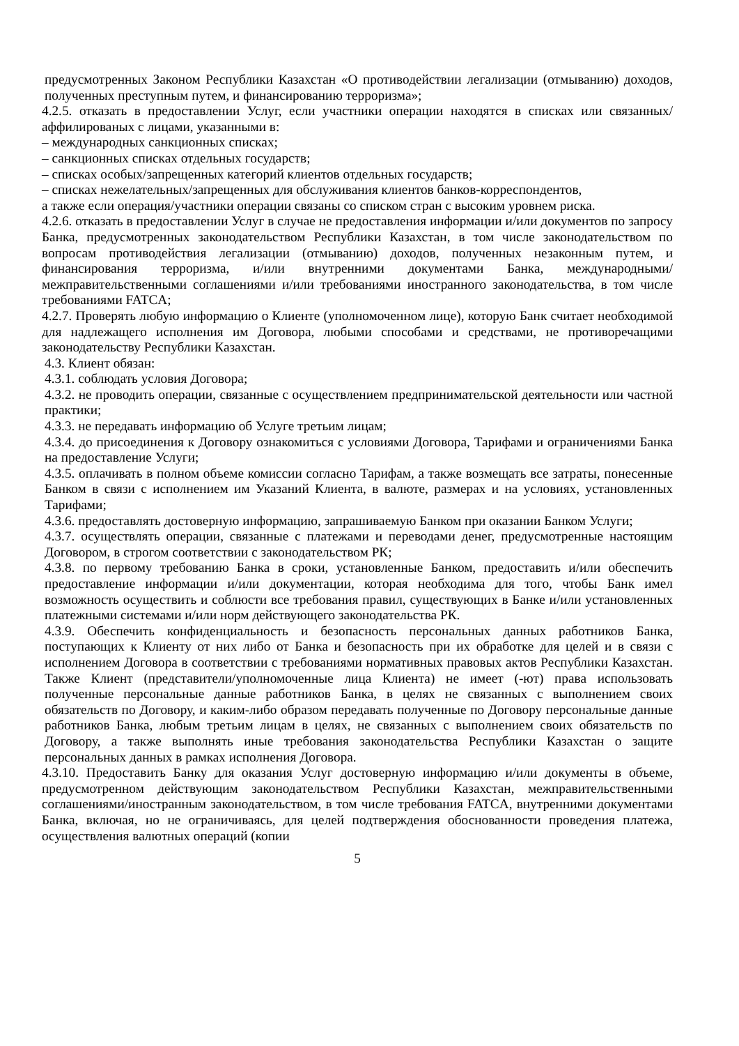предусмотренных Законом Республики Казахстан «О противодействии легализации (отмыванию) доходов, полученных преступным путем, и финансированию терроризма»;
4.2.5. отказать в предоставлении Услуг, если участники операции находятся в списках или связанных/аффилированых с лицами, указанными в:
– международных санкционных списках;
– санкционных списках отдельных государств;
– списках особых/запрещенных категорий клиентов отдельных государств;
– списках нежелательных/запрещенных для обслуживания клиентов банков-корреспондентов,
а также если операция/участники операции связаны со списком стран с высоким уровнем риска.
4.2.6. отказать в предоставлении Услуг в случае не предоставления информации и/или документов по запросу Банка, предусмотренных законодательством Республики Казахстан, в том числе законодательством по вопросам противодействия легализации (отмыванию) доходов, полученных незаконным путем, и финансирования терроризма, и/или внутренними документами Банка, международными/межправительственными соглашениями и/или требованиями иностранного законодательства, в том числе требованиями FATCA;
4.2.7. Проверять любую информацию о Клиенте (уполномоченном лице), которую Банк считает необходимой для надлежащего исполнения им Договора, любыми способами и средствами, не противоречащими законодательству Республики Казахстан.
4.3. Клиент обязан:
4.3.1. соблюдать условия Договора;
4.3.2. не проводить операции, связанные с осуществлением предпринимательской деятельности или частной практики;
4.3.3. не передавать информацию об Услуге третьим лицам;
4.3.4. до присоединения к Договору ознакомиться с условиями Договора, Тарифами и ограничениями Банка на предоставление Услуги;
4.3.5. оплачивать в полном объеме комиссии согласно Тарифам, а также возмещать все затраты, понесенные Банком в связи с исполнением им Указаний Клиента, в валюте, размерах и на условиях, установленных Тарифами;
4.3.6. предоставлять достоверную информацию, запрашиваемую Банком при оказании Банком Услуги;
4.3.7. осуществлять операции, связанные с платежами и переводами денег, предусмотренные настоящим Договором, в строгом соответствии с законодательством РК;
4.3.8. по первому требованию Банка в сроки, установленные Банком, предоставить и/или обеспечить предоставление информации и/или документации, которая необходима для того, чтобы Банк имел возможность осуществить и соблюсти все требования правил, существующих в Банке и/или установленных платежными системами и/или норм действующего законодательства РК.
4.3.9. Обеспечить конфиденциальность и безопасность персональных данных работников Банка, поступающих к Клиенту от них либо от Банка и безопасность при их обработке для целей и в связи с исполнением Договора в соответствии с требованиями нормативных правовых актов Республики Казахстан. Также Клиент (представители/уполномоченные лица Клиента) не имеет (-ют) права использовать полученные персональные данные работников Банка, в целях не связанных с выполнением своих обязательств по Договору, и каким-либо образом передавать полученные по Договору персональные данные работников Банка, любым третьим лицам в целях, не связанных с выполнением своих обязательств по Договору, а также выполнять иные требования законодательства Республики Казахстан о защите персональных данных в рамках исполнения Договора.
4.3.10. Предоставить Банку для оказания Услуг достоверную информацию и/или документы в объеме, предусмотренном действующим законодательством Республики Казахстан, межправительственными соглашениями/иностранным законодательством, в том числе требования FATCA, внутренними документами Банка, включая, но не ограничиваясь, для целей подтверждения обоснованности проведения платежа, осуществления валютных операций (копии
5